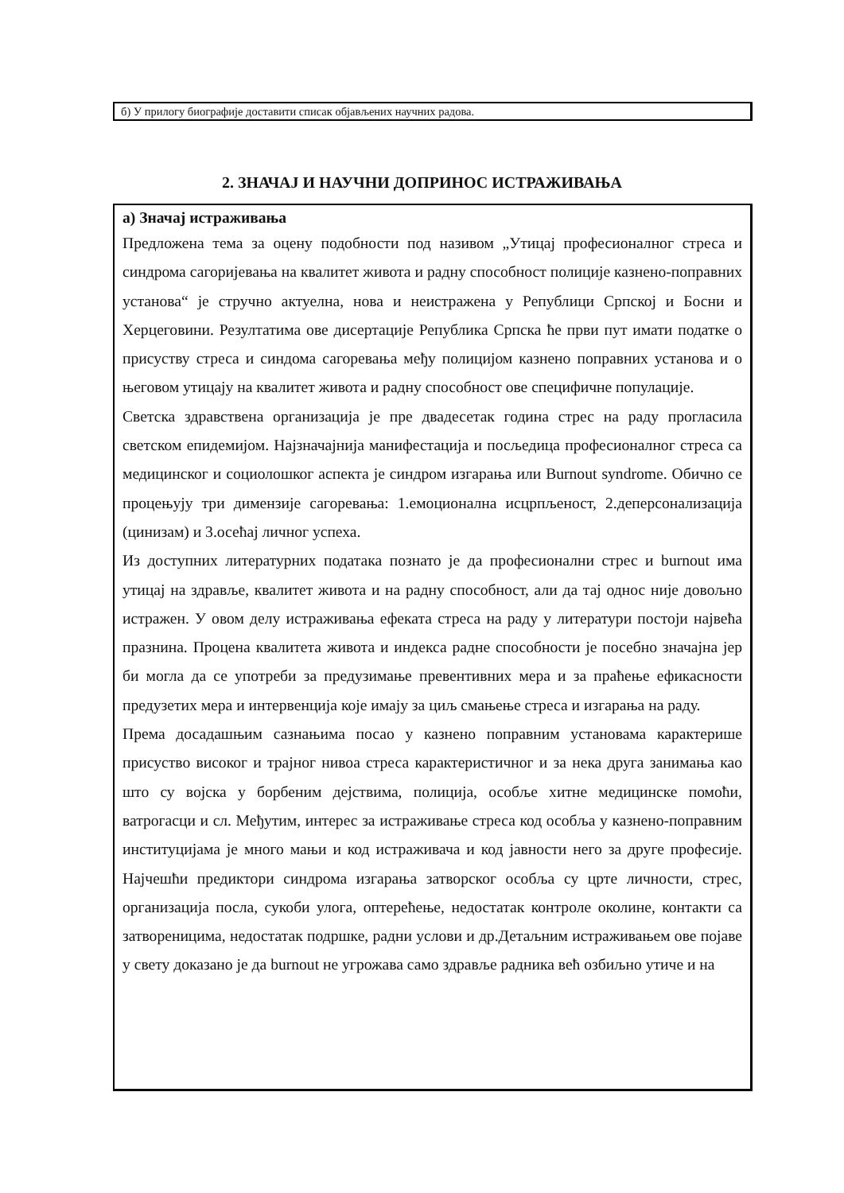б) У прилогу биографије доставити списак објављених научних радова.
2. ЗНАЧАЈ И НАУЧНИ ДОПРИНОС ИСТРАЖИВАЊА
а) Значај истраживања
Предложена тема за оцену подобности под називом „Утицај професионалног стреса и синдрома сагоријевања на квалитет живота и радну способност полиције казнено-поправних установа“ је стручно актуелна, нова и неистражена у Републици Српској и Босни и Херцеговини. Резултатима ове дисертације Република Српска ће први пут имати податке о присуству стреса и синдома сагоревања међу полицијом казнено поправних установа и о његовом утицају на квалитет живота и радну способност ове специфичне популације.
Светска здравствена организација је пре двадесетак година стрес на раду прогласила светском епидемијом. Најзначајнија манифестација и посљедица професионалног стреса са медицинског и социолошког аспекта је синдром изгарања или Burnout syndrome. Обично се процењују три димензије сагоревања: 1.емоционална исцрпљеност, 2.деперсонализација (цинизам) и 3.осећај личног успеха.
Из доступних литературних података познато је да професионални стрес и burnout има утицај на здравље, квалитет живота и на радну способност, али да тај однос није довољно истражен. У овом делу истраживања ефеката стреса на раду у литератури постоји највећа празнина. Процена квалитета живота и индекса радне способности је посебно значајна јер би могла да се употреби за предузимање превентивних мера и за праћење ефикасности предузетих мера и интервенција које имају за циљ смањење стреса и изгарања на раду.
Према досадашњим сазнањима посао у казнено поправним установама карактерише присуство високог и трајног нивоа стреса карактеристичног и за нека друга занимања као што су војска у борбеним дејствима, полиција, особље хитне медицинске помоћи, ватрогасци и сл. Међутим, интерес за истраживање стреса код особља у казнено-поправним институцијама је много мањи и код истраживача и код јавности него за друге професије. Најчешћи предиктори синдрома изгарања затворског особља су црте личности, стрес, организација посла, сукоби улога, оптерећење, недостатак контроле околине, контакти са затвореницима, недостатак подршке, радни услови и др.Детаљним истраживањем ове појаве у свету доказано је да burnout не угрожава само здравље радника већ озбиљно утиче и на